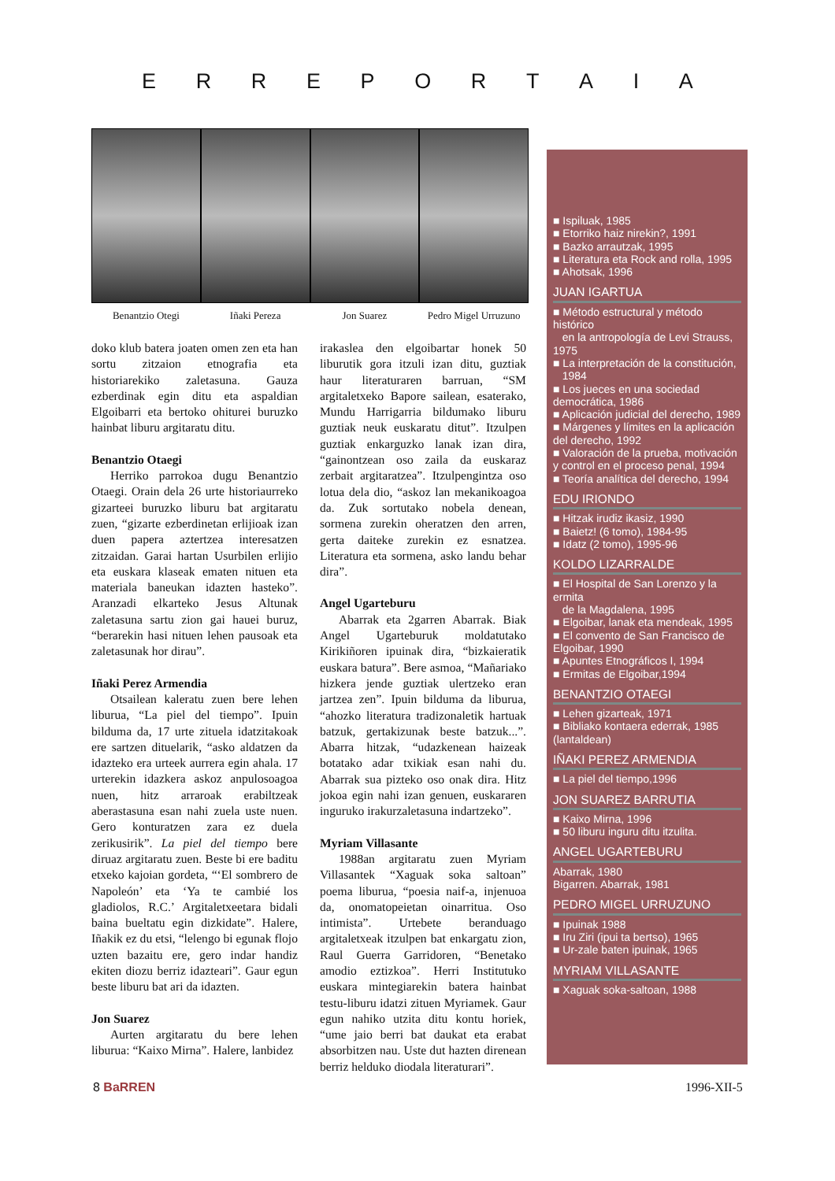ERREPORTAIA
Benantzio Otegi Iñaki Pereza Jon Suarez Pedro Migel Urruzuno
doko klub batera joaten omen zen eta han sortu zitzaion etnografia eta historiarekiko zaletasuna. Gauza ezberdinak egin ditu eta aspaldian Elgoibarri eta bertoko ohiturei buruzko hainbat liburu argitaratu ditu.
Benantzio Otaegi
Herriko parrokoa dugu Benantzio Otaegi. Orain dela 26 urte historiaurreko gizarteei buruzko liburu bat argitaratu zuen, “gizarte ezberdinetan erlijioak izan duen papera aztertzea interesatzen zitzaidan. Garai hartan Usurbilen erlijio eta euskara klaseak ematen nituen eta materiala baneukan idazten hasteko”. Aranzadi elkarteko Jesus Altunak zaletasuna sartu zion gai hauei buruz, “berarekin hasi nituen lehen pausoak eta zaletasunak hor dirau”.
Iñaki Perez Armendia
Otsailean kaleratu zuen bere lehen liburua, “La piel del tiempo”. Ipuin bilduma da, 17 urte zituela idatzitakoak ere sartzen dituelarik, “asko aldatzen da idazteko era urteek aurrera egin ahala. 17 urterekin idazkera askoz anpulosoagoa nuen, hitz arraroak erabiltzeak aberastasuna esan nahi zuela uste nuen. Gero konturatzen zara ez duela zerikusirik”. La piel del tiempo bere diruaz argitaratu zuen. Beste bi ere baditu etxeko kajoian gordeta, “‘El sombrero de Napoleón’ eta ‘Ya te cambié los gladiolos, R.C.’ Argitaletxeetara bidali baina bueltatu egin dizkidate”. Halere, Iñakik ez du etsi, “lelengo bi egunak flojo uzten bazaitu ere, gero indar handiz ekiten diozu berriz idazteari”. Gaur egun beste liburu bat ari da idazten.
Jon Suarez
Aurten argitaratu du bere lehen liburua: “Kaixo Mirna”. Halere, lanbidez
irakaslea den elgoibartar honek 50 liburutik gora itzuli izan ditu, guztiak haur literaturaren barruan, “SM argitaletxeko Bapore sailean, esaterako, Mundu Harrigarria bildumako liburu guztiak neuk euskaratu ditut”. Itzulpen guztiak enkarguzko lanak izan dira, “gainontzean oso zaila da euskaraz zerbait argitaratzea”. Itzulpengintza oso lotua dela dio, “askoz lan mekanikoagoa da. Zuk sortutako nobela denean, sormena zurekin oheratzen den arren, gerta daiteke zurekin ez esnatzea. Literatura eta sormena, asko landu behar dira”.
Angel Ugarteburu
Abarrak eta 2garren Abarrak. Biak Angel Ugarteburuk moldatutako Kirikiñoren ipuinak dira, “bizkaieratik euskara batura”. Bere asmoa, “Mañariako hizkera jende guztiak ulertzeko eran jartzea zen”. Ipuin bilduma da liburua, “ahozko literatura tradizonaletik hartuak batzuk, gertakizunak beste batzuk...”. Abarra hitzak, “udazkenean haizeak botatako adar txikiak esan nahi du. Abarrak sua pizteko oso onak dira. Hitz jokoa egin nahi izan genuen, euskararen inguruko irakurzaletasuna indartzeko”.
Myriam Villasante
1988an argitaratu zuen Myriam Villasantek “Xaguak soka saltoan” poema liburua, “poesia naif-a, injenuoa da, onomatopeietan oinarritua. Oso intimista”. Urtebete beranduago argitaletxeak itzulpen bat enkargatu zion, Raul Guerra Garridoren, “Benetako amodio eztizkoa”. Herri Institutuko euskara mintegiarekin batera hainbat testu-liburu idatzi zituen Myriamek. Gaur egun nahiko utzita ditu kontu horiek, “ume jaio berri bat daukat eta erabat absorbitzen nau. Uste dut hazten direnean berriz helduko diodala literaturari”.
■ Ispiluak, 1985
■ Etorriko haiz nirekin?, 1991
■ Bazko arrautzak, 1995
■ Literatura eta Rock and rolla, 1995
■ Ahotsak, 1996
JUAN IGARTUA
■ Método estructural y método histórico
en la antropología de Levi Strauss, 1975
■ La interpretación de la constitución,
1984
■ Los jueces en una sociedad democrática, 1986
■ Aplicación judicial del derecho, 1989
■ Márgenes y límites en la aplicación del derecho, 1992
■ Valoración de la prueba, motivación y control en el proceso penal, 1994
■ Teoría analítica del derecho, 1994
EDU IRIONDO
■ Hitzak irudiz ikasiz, 1990
■ Baietz! (6 tomo), 1984-95
■ Idatz (2 tomo), 1995-96
KOLDO LIZARRALDE
■ El Hospital de San Lorenzo y la ermita
de la Magdalena, 1995
■ Elgoibar, lanak eta mendeak, 1995
■ El convento de San Francisco de Elgoibar, 1990
■ Apuntes Etnográficos I, 1994
■ Ermitas de Elgoibar,1994
BENANTZIO OTAEGI
■ Lehen gizarteak, 1971
■ Bibliako kontaera ederrak, 1985 (lantaldean)
IÑAKI PEREZ ARMENDIA
■ La piel del tiempo,1996
JON SUAREZ BARRUTIA
■ Kaixo Mirna, 1996
■ 50 liburu inguru ditu itzulita.
ANGEL UGARTEBURU
Abarrak, 1980
Bigarren. Abarrak, 1981
PEDRO MIGEL URRUZUNO
■ Ipuinak 1988
■ Iru Ziri (ipui ta bertso), 1965
■ Ur-zale baten ipuinak, 1965
MYRIAM VILLASANTE
■ Xaguak soka-saltoan, 1988
8 BaRREN 1996-XII-5